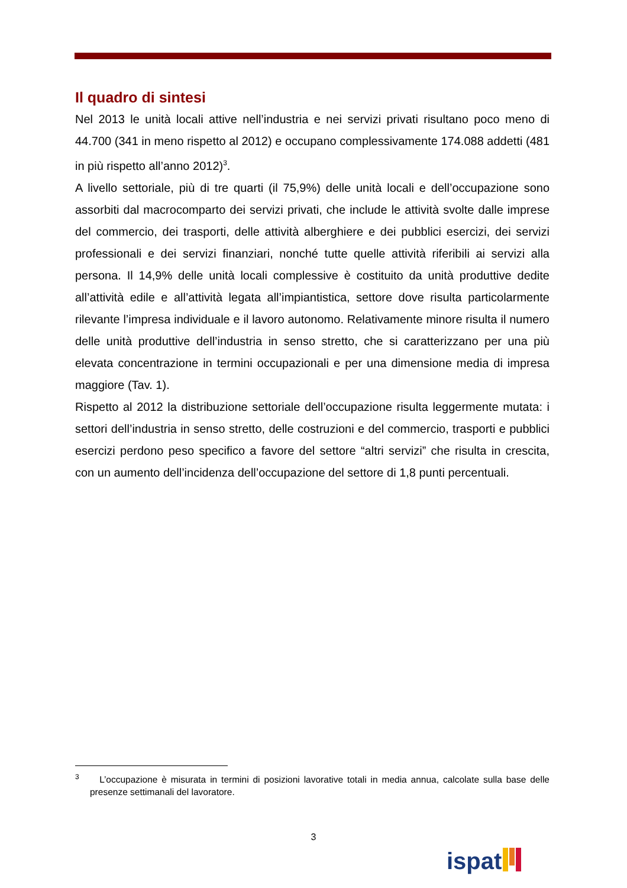Il quadro di sintesi
Nel 2013 le unità locali attive nell’industria e nei servizi privati risultano poco meno di 44.700 (341 in meno rispetto al 2012) e occupano complessivamente 174.088 addetti (481 in più rispetto all’anno 2012)<sup>3</sup>.
A livello settoriale, più di tre quarti (il 75,9%) delle unità locali e dell’occupazione sono assorbiti dal macrocomparto dei servizi privati, che include le attività svolte dalle imprese del commercio, dei trasporti, delle attività alberghiere e dei pubblici esercizi, dei servizi professionali e dei servizi finanziari, nonché tutte quelle attività riferibili ai servizi alla persona. Il 14,9% delle unità locali complessive è costituito da unità produttive dedite all’attività edile e all’attività legata all’impiantistica, settore dove risulta particolarmente rilevante l’impresa individuale e il lavoro autonomo. Relativamente minore risulta il numero delle unità produttive dell’industria in senso stretto, che si caratterizzano per una più elevata concentrazione in termini occupazionali e per una dimensione media di impresa maggiore (Tav. 1).
Rispetto al 2012 la distribuzione settoriale dell’occupazione risulta leggermente mutata: i settori dell’industria in senso stretto, delle costruzioni e del commercio, trasporti e pubblici esercizi perdono peso specifico a favore del settore “altri servizi” che risulta in crescita, con un aumento dell’incidenza dell’occupazione del settore di 1,8 punti percentuali.
<sup>3</sup> L’occupazione è misurata in termini di posizioni lavorative totali in media annua, calcolate sulla base delle presenze settimanali del lavoratore.
3
ispat